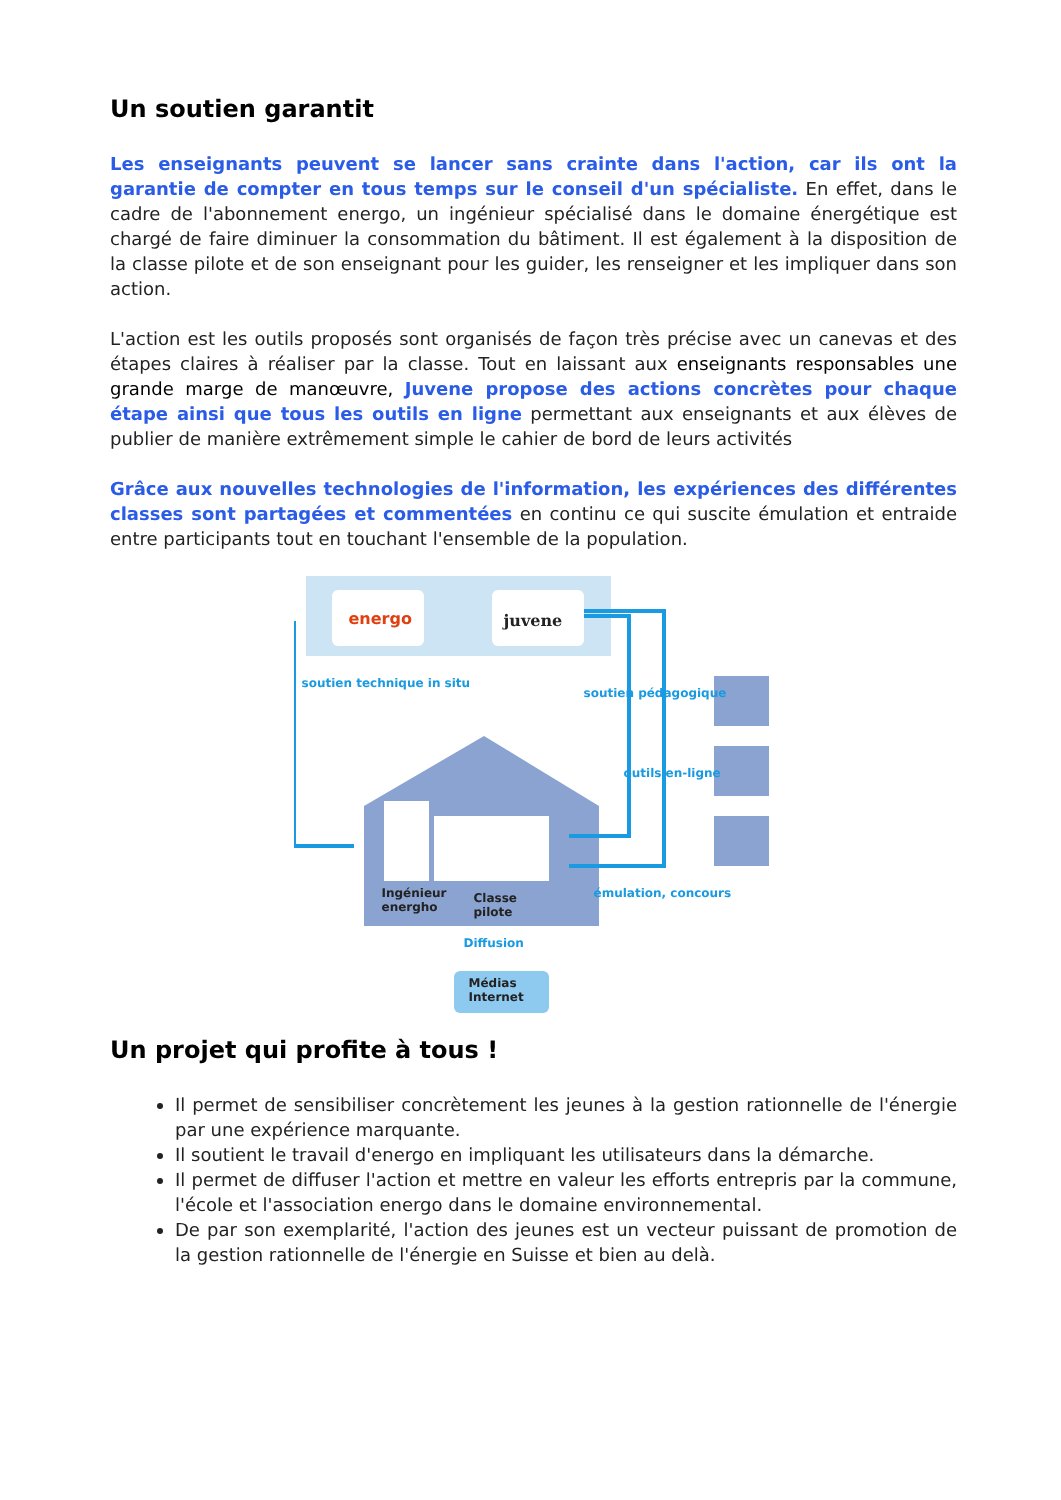Un soutien garantit
Les enseignants peuvent se lancer sans crainte dans l'action, car ils ont la garantie de compter en tous temps sur le conseil d'un spécialiste. En effet, dans le cadre de l'abonnement energo, un ingénieur spécialisé dans le domaine énergétique est chargé de faire diminuer la consommation du bâtiment. Il est également à la disposition de la classe pilote et de son enseignant pour les guider, les renseigner et les impliquer dans son action.
L'action est les outils proposés sont organisés de façon très précise avec un canevas et des étapes claires à réaliser par la classe. Tout en laissant aux enseignants responsables une grande marge de manœuvre, Juvene propose des actions concrètes pour chaque étape ainsi que tous les outils en ligne permettant aux enseignants et aux élèves de publier de manière extrêmement simple le cahier de bord de leurs activités
Grâce aux nouvelles technologies de l'information, les expériences des différentes classes sont partagées et commentées en continu ce qui suscite émulation et entraide entre participants tout en touchant l'ensemble de la population.
energo juvene
soutien technique in situ
soutien pédagogique
outils en-ligne
Ingénieur
energho
Classe
pilote
émulation, concours
Diffusion
Médias
Internet
Un projet qui profite à tous !
Il permet de sensibiliser concrètement les jeunes à la gestion rationnelle de l'énergie par une expérience marquante.
Il soutient le travail d'energo en impliquant les utilisateurs dans la démarche.
Il permet de diffuser l'action et mettre en valeur les efforts entrepris par la commune, l'école et l'association energo dans le domaine environnemental.
De par son exemplarité, l'action des jeunes est un vecteur puissant de promotion de la gestion rationnelle de l'énergie en Suisse et bien au delà.